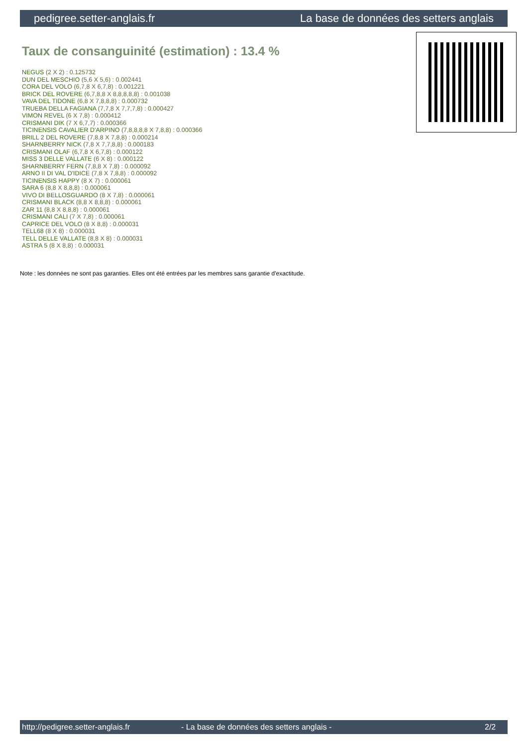pedigree.setter-anglais.fr La base de données des setters anglais
Taux de consanguinité (estimation) : 13.4 %
NEGUS (2 X 2) : 0.125732
DUN DEL MESCHIO (5,6 X 5,6) : 0.002441
CORA DEL VOLO (6,7,8 X 6,7,8) : 0.001221
BRICK DEL ROVERE (6,7,8,8 X 8,8,8,8,8) : 0.001038
VAVA DEL TIDONE (6,8 X 7,8,8,8) : 0.000732
TRUEBA DELLA FAGIANA (7,7,8 X 7,7,7,8) : 0.000427
VIMON REVEL (6 X 7,8) : 0.000412
CRISMANI DIK (7 X 6,7,7) : 0.000366
TICINENSIS CAVALIER D'ARPINO (7,8,8,8,8 X 7,8,8) : 0.000366
BRILL 2 DEL ROVERE (7,8,8 X 7,8,8) : 0.000214
SHARNBERRY NICK (7,8 X 7,7,8,8) : 0.000183
CRISMANI OLAF (6,7,8 X 6,7,8) : 0.000122
MISS 3 DELLE VALLATE (6 X 8) : 0.000122
SHARNBERRY FERN (7,8,8 X 7,8) : 0.000092
ARNO II DI VAL D'IDICE (7,8 X 7,8,8) : 0.000092
TICINENSIS HAPPY (8 X 7) : 0.000061
SARA 6 (8,8 X 8,8,8) : 0.000061
VIVO DI BELLOSGUARDO (8 X 7,8) : 0.000061
CRISMANI BLACK (8,8 X 8,8,8) : 0.000061
ZAR 11 (8,8 X 8,8,8) : 0.000061
CRISMANI CALI (7 X 7,8) : 0.000061
CAPRICE DEL VOLO (8 X 8,8) : 0.000031
TELL68 (8 X 8) : 0.000031
TELL DELLE VALLATE (8,8 X 8) : 0.000031
ASTRA 5 (8 X 8,8) : 0.000031
Note : les données ne sont pas garanties. Elles ont été entrées par les membres sans garantie d'exactitude.
http://pedigree.setter-anglais.fr - La base de données des setters anglais - 2/2